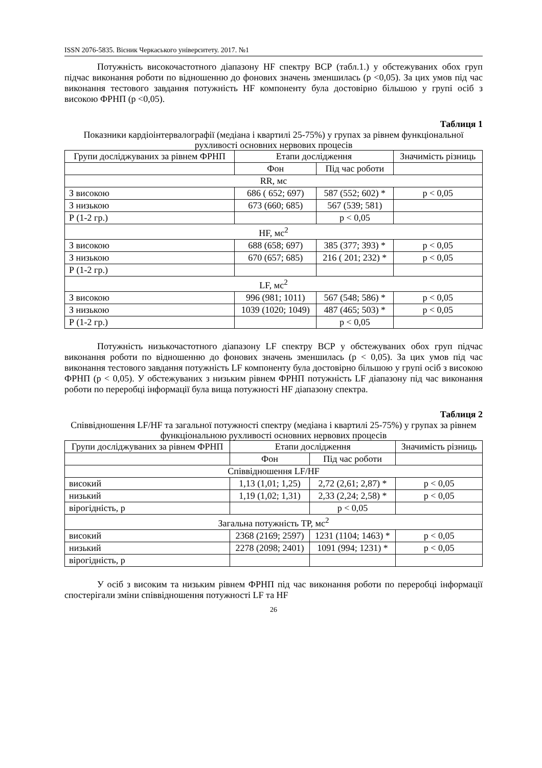ISSN 2076-5835. Вісник Черкаського університету. 2017. №1
Потужність високочастотного діапазону HF спектру ВСР (табл.1.) у обстежуваних обох груп підчас виконання роботи по відношенню до фонових значень зменшилась (р <0,05). За цих умов під час виконання тестового завдання потужність HF компоненту була достовірно більшою у групі осіб з високою ФРНП (р <0,05).
Таблиця 1
Показники кардіоінтервалографії (медіана і квартилі 25-75%) у групах за рівнем функціональної рухливості основних нервових процесів
| Групи досліджуваних за рівнем ФРНП | Етапи дослідження | | Значимість різниць |
| --- | --- | --- | --- |
| | Фон | Під час роботи | |
| RR, мс | | | |
| З високою | 686 ( 652; 697) | 587 (552; 602) * | p < 0,05 |
| З низькою | 673 (660; 685) | 567 (539; 581) | |
| Р (1-2 гр.) | | p < 0,05 | |
| HF, мс<sup>2</sup> | | | |
| З високою | 688 (658; 697) | 385 (377; 393) * | p < 0,05 |
| З низькою | 670 (657; 685) | 216 ( 201; 232) * | p < 0,05 |
| Р (1-2 гр.) | | | |
| LF, мс<sup>2</sup> | | | |
| З високою | 996 (981; 1011) | 567 (548; 586) * | p < 0,05 |
| З низькою | 1039 (1020; 1049) | 487 (465; 503) * | p < 0,05 |
| Р (1-2 гр.) | | p < 0,05 | |
Потужність низькочастотного діапазону LF спектру ВСР у обстежуваних обох груп підчас виконання роботи по відношенню до фонових значень зменшилась (р < 0,05). За цих умов під час виконання тестового завдання потужність LF компоненту була достовірно більшою у групі осіб з високою ФРНП (р < 0,05). У обстежуваних з низьким рівнем ФРНП потужність LF діапазону під час виконання роботи по переробці інформації була вища потужності HF діапазону спектра.
Таблиця 2
Співвідношення LF/HF та загальної потужності спектру (медіана і квартилі 25-75%) у групах за рівнем функціональною рухливості основних нервових процесів
| Групи досліджуваних за рівнем ФРНП | Етапи дослідження | | Значимість різниць |
| --- | --- | --- | --- |
| | Фон | Під час роботи | |
| Співвідношення LF/HF | | | |
| високий | 1,13 (1,01; 1,25) | 2,72 (2,61; 2,87) * | p < 0,05 |
| низький | 1,19 (1,02; 1,31) | 2,33 (2,24; 2,58) * | p < 0,05 |
| вірогідність, р | | p < 0,05 | |
| Загальна потужність ТР, мс<sup>2</sup> | | | |
| високий | 2368 (2169; 2597) | 1231 (1104; 1463) * | p < 0,05 |
| низький | 2278 (2098; 2401) | 1091 (994; 1231) * | p < 0,05 |
| вірогідність, р | | | |
У осіб з високим та низьким рівнем ФРНП під час виконання роботи по переробці інформації спостерігали зміни співвідношення потужності LF та HF
26